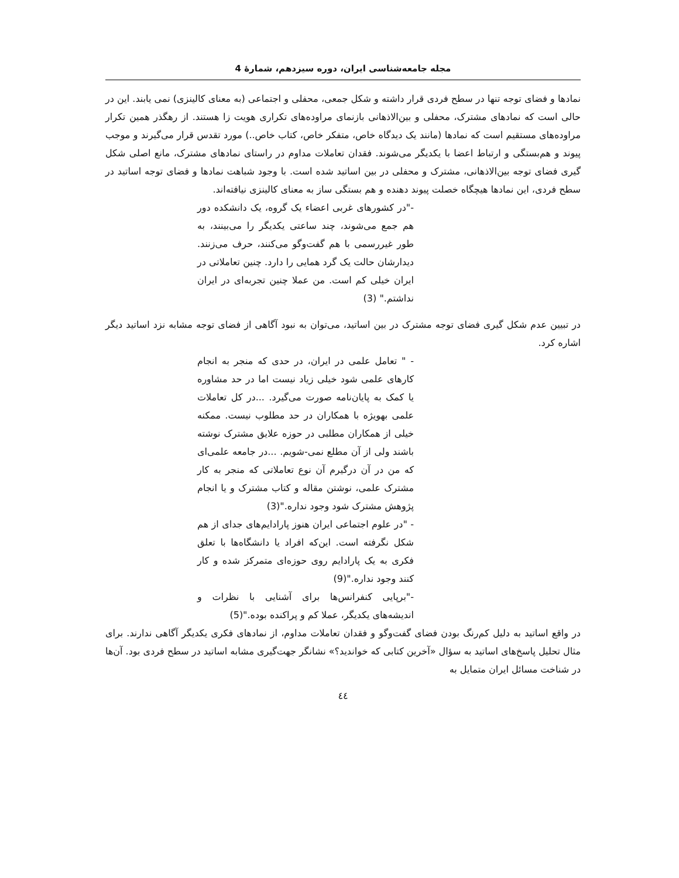مجله جامعه‌شناسی ایران، دوره سیزدهم، شمارهٔ 4
نمادها و فضای توجه تنها در سطح فردی قرار داشته و شکل جمعی، محفلی و اجتماعی (به معنای کالینزی) نمی یابند. این در حالی است که نمادهای مشترک، محفلی و بین‌الاذهانی بازنمای مراوده‌های تکراری هویت زا هستند. از رهگذر همین تکرار مراوده‌های مستقیم است که نمادها (مانند یک دیدگاه خاص، متفکر خاص، کتاب خاص..) مورد تقدس قرار می‌گیرند و موجب پیوند و هم‌بستگی و ارتباط اعضا با یکدیگر می‌شوند. فقدان تعاملات مداوم در راستای نمادهای مشترک، مانع اصلی شکل گیری فضای توجه بین‌الاذهانی، مشترک و محفلی در بین اساتید شده است. با وجود شباهت نمادها و فضای توجه اساتید در سطح فردی، این نمادها هیچگاه خصلت پیوند دهنده و هم بستگی ساز به معنای کالینزی نیافته‌اند.
-"در کشورهای غربی اعضاء یک گروه، یک دانشکده دور هم جمع می‌شوند، چند ساعتی یکدیگر را می‌بینند، به طور غیررسمی با هم گفت‌وگو می‌کنند، حرف می‌زنند. دیدارشان حالت یک گرد همایی را دارد. چنین تعاملاتی در ایران خیلی کم است. من عملا چنین تجربه‌ای در ایران نداشتم." (3)
در تبیین عدم شکل گیری فضای توجه مشترک در بین اساتید، می‌توان به نبود آگاهی از فضای توجه مشابه نزد اساتید دیگر اشاره کرد.
- " تعامل علمی در ایران، در حدی که منجر به انجام کارهای علمی شود خیلی زیاد نیست اما در حد مشاوره یا کمک به پایان‌نامه صورت می‌گیرد. ...در کل تعاملات علمی بهویژه با همکاران در حد مطلوب نیست. ممکنه خیلی از همکاران مطلبی در حوزه علایق مشترک نوشته باشند ولی از آن مطلع نمی-شویم. ...در جامعه علمی‌ای که من در آن درگیرم آن نوع تعاملاتی که منجر به کار مشترک علمی، نوشتن مقاله و کتاب مشترک و یا انجام پژوهش مشترک شود وجود نداره."(3)
- "در علوم اجتماعی ایران هنوز پارادایم‌های جدای از هم شکل نگرفته است. این‌که افراد یا دانشگاه‌ها با تعلق فکری به یک پارادایم روی حوزه‌ای متمرکز شده و کار کنند وجود نداره."(9)
-"برپایی کنفرانس‌ها برای آشنایی با نظرات و اندیشه‌های یکدیگر، عملا کم و پراکنده بوده."(5)
در واقع اساتید به دلیل کم‌رنگ بودن فضای گفت‌وگو و فقدان تعاملات مداوم، از نمادهای فکری یکدیگر آگاهی ندارند. برای مثال تحلیل پاسخ‌های اساتید به سؤال «آخرین کتابی که خواندید؟» نشانگر جهت‌گیری مشابه اساتید در سطح فردی بود. آن‌ها در شناخت مسائل ایران متمایل به
٤٤